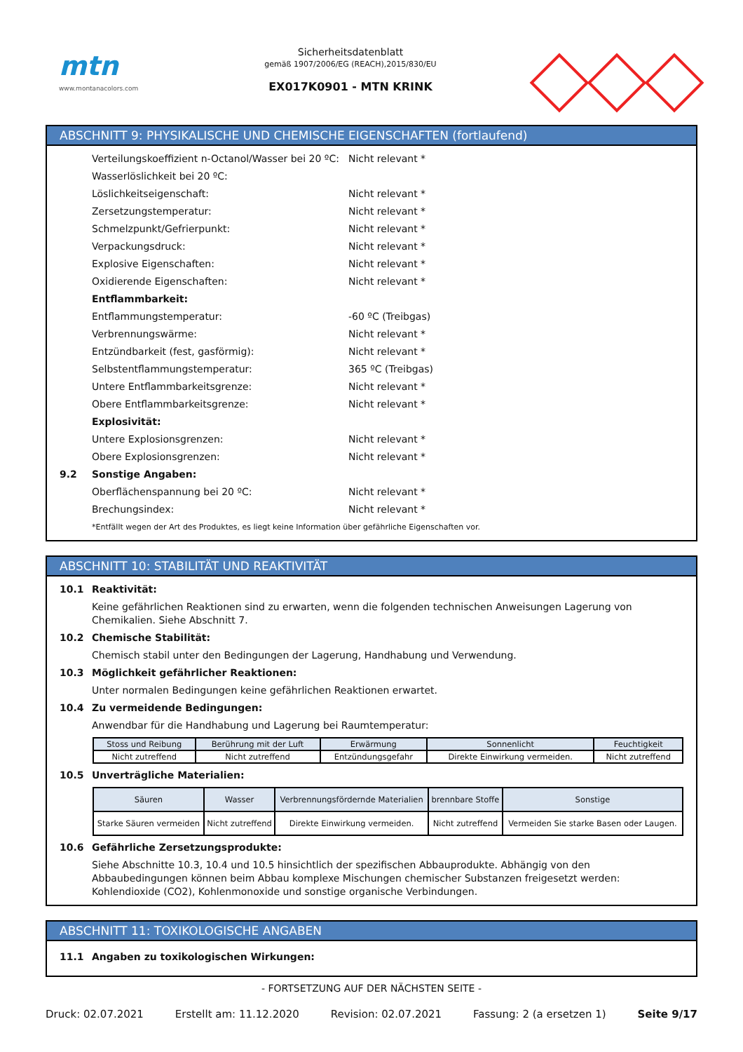mtn
www.montanacolors.com
Sicherheitsdatenblatt
gemäß 1907/2006/EG (REACH),2015/830/EU
EX017K0901 - MTN KRINK
ABSCHNITT 9: PHYSIKALISCHE UND CHEMISCHE EIGENSCHAFTEN (fortlaufend)
Verteilungskoeffizient n-Octanol/Wasser bei 20 ºC: Nicht relevant *
Wasserlöslichkeit bei 20 ºC:
Löslichkeitseigenschaft: Nicht relevant *
Zersetzungstemperatur: Nicht relevant *
Schmelzpunkt/Gefrierpunkt: Nicht relevant *
Verpackungsdruck: Nicht relevant *
Explosive Eigenschaften: Nicht relevant *
Oxidierende Eigenschaften: Nicht relevant *
Entflammbarkeit:
Entflammungstemperatur: -60 ºC (Treibgas)
Verbrennungswärme: Nicht relevant *
Entzündbarkeit (fest, gasförmig): Nicht relevant *
Selbstentflammungstemperatur: 365 ºC (Treibgas)
Untere Entflammbarkeitsgrenze: Nicht relevant *
Obere Entflammbarkeitsgrenze: Nicht relevant *
Explosivität:
Untere Explosionsgrenzen: Nicht relevant *
Obere Explosionsgrenzen: Nicht relevant *
9.2 Sonstige Angaben:
Oberflächenspannung bei 20 ºC: Nicht relevant *
Brechungsindex: Nicht relevant *
*Entfällt wegen der Art des Produktes, es liegt keine Information über gefährliche Eigenschaften vor.
ABSCHNITT 10: STABILITÄT UND REAKTIVITÄT
10.1 Reaktivität:
Keine gefährlichen Reaktionen sind zu erwarten, wenn die folgenden technischen Anweisungen Lagerung von Chemikalien. Siehe Abschnitt 7.
10.2 Chemische Stabilität:
Chemisch stabil unter den Bedingungen der Lagerung, Handhabung und Verwendung.
10.3 Möglichkeit gefährlicher Reaktionen:
Unter normalen Bedingungen keine gefährlichen Reaktionen erwartet.
10.4 Zu vermeidende Bedingungen:
Anwendbar für die Handhabung und Lagerung bei Raumtemperatur:
| Stoss und Reibung | Berührung mit der Luft | Erwärmung | Sonnenlicht | Feuchtigkeit |
| --- | --- | --- | --- | --- |
| Nicht zutreffend | Nicht zutreffend | Entzündungsgefahr | Direkte Einwirkung vermeiden. | Nicht zutreffend |
10.5 Unverträgliche Materialien:
| Säuren | Wasser | Verbrennungsfördernde Materialien | brennbare Stoffe | Sonstige |
| --- | --- | --- | --- | --- |
| Starke Säuren vermeiden | Nicht zutreffend | Direkte Einwirkung vermeiden. | Nicht zutreffend | Vermeiden Sie starke Basen oder Laugen. |
10.6 Gefährliche Zersetzungsprodukte:
Siehe Abschnitte 10.3, 10.4 und 10.5 hinsichtlich der spezifischen Abbauprodukte. Abhängig von den Abbaubedingungen können beim Abbau komplexe Mischungen chemischer Substanzen freigesetzt werden: Kohlendioxide (CO2), Kohlenmonoxide und sonstige organische Verbindungen.
ABSCHNITT 11: TOXIKOLOGISCHE ANGABEN
11.1 Angaben zu toxikologischen Wirkungen:
- FORTSETZUNG AUF DER NÄCHSTEN SEITE -
Druck: 02.07.2021 Erstellt am: 11.12.2020 Revision: 02.07.2021 Fassung: 2 (a ersetzen 1) Seite 9/17